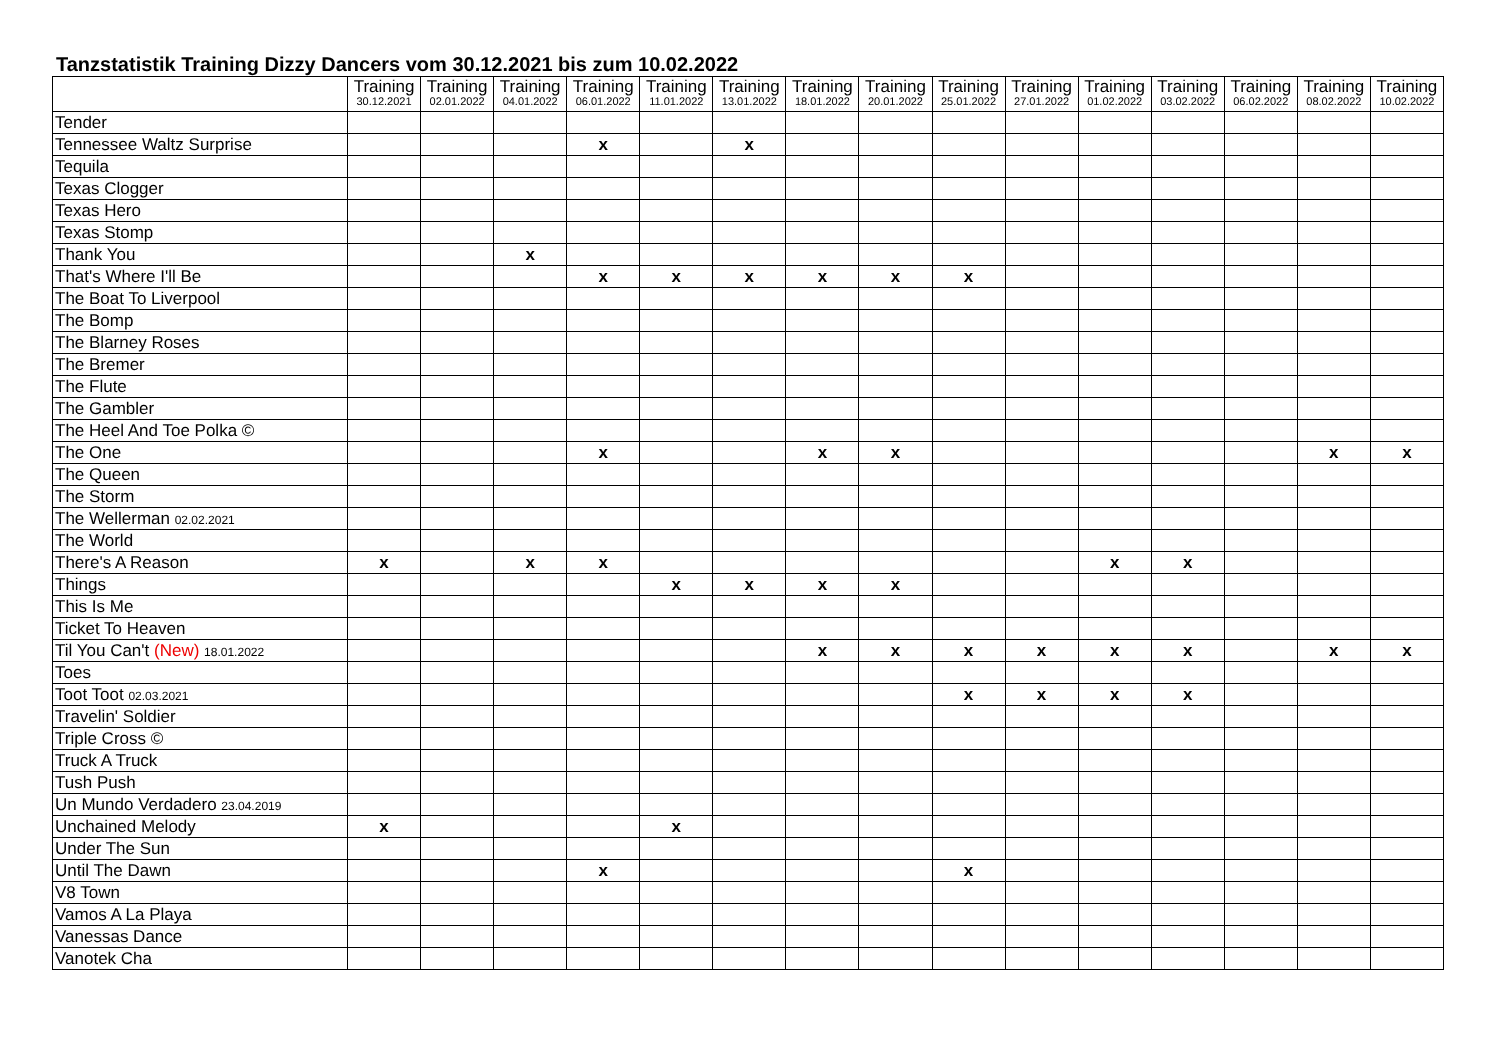Tanzstatistik Training Dizzy Dancers vom 30.12.2021 bis zum 10.02.2022
| | Training 30.12.2021 | Training 02.01.2022 | Training 04.01.2022 | Training 06.01.2022 | Training 11.01.2022 | Training 13.01.2022 | Training 18.01.2022 | Training 20.01.2022 | Training 25.01.2022 | Training 27.01.2022 | Training 01.02.2022 | Training 03.02.2022 | Training 06.02.2022 | Training 08.02.2022 | Training 10.02.2022 |
| --- | --- | --- | --- | --- | --- | --- | --- | --- | --- | --- | --- | --- | --- | --- | --- |
| Tender | | | | | | | | | | | | | | | |
| Tennessee Waltz Surprise | | | | x | | x | | | | | | | | | |
| Tequila | | | | | | | | | | | | | | | |
| Texas Clogger | | | | | | | | | | | | | | | |
| Texas Hero | | | | | | | | | | | | | | | |
| Texas Stomp | | | | | | | | | | | | | | | |
| Thank You | | | x | | | | | | | | | | | | |
| That's Where I'll Be | | | | x | x | x | x | x | x | | | | | | |
| The Boat To Liverpool | | | | | | | | | | | | | | | |
| The Bomp | | | | | | | | | | | | | | | |
| The Blarney Roses | | | | | | | | | | | | | | | |
| The Bremer | | | | | | | | | | | | | | | |
| The Flute | | | | | | | | | | | | | | | |
| The Gambler | | | | | | | | | | | | | | | |
| The Heel And Toe Polka © | | | | | | | | | | | | | | | |
| The One | | | | x | | | x | x | | | | | | x | x |
| The Queen | | | | | | | | | | | | | | | |
| The Storm | | | | | | | | | | | | | | | |
| The Wellerman 02.02.2021 | | | | | | | | | | | | | | | |
| The World | | | | | | | | | | | | | | | |
| There's A Reason | x | | x | x | | | | | | | x | x | | | |
| Things | | | | | x | x | x | x | | | | | | | |
| This Is Me | | | | | | | | | | | | | | | |
| Ticket To Heaven | | | | | | | | | | | | | | | |
| Til You Can't (New) 18.01.2022 | | | | | | | x | x | x | x | x | x | | x | x |
| Toes | | | | | | | | | | | | | | | |
| Toot Toot 02.03.2021 | | | | | | | | | x | x | x | x | | | |
| Travelin' Soldier | | | | | | | | | | | | | | | |
| Triple Cross © | | | | | | | | | | | | | | | |
| Truck A Truck | | | | | | | | | | | | | | | |
| Tush Push | | | | | | | | | | | | | | | |
| Un Mundo Verdadero 23.04.2019 | | | | | | | | | | | | | | | |
| Unchained Melody | x | | | | x | | | | | | | | | | |
| Under The Sun | | | | | | | | | | | | | | | |
| Until The Dawn | | | | x | | | | | x | | | | | | |
| V8 Town | | | | | | | | | | | | | | | |
| Vamos A La Playa | | | | | | | | | | | | | | | |
| Vanessas Dance | | | | | | | | | | | | | | | |
| Vanotek Cha | | | | | | | | | | | | | | | |